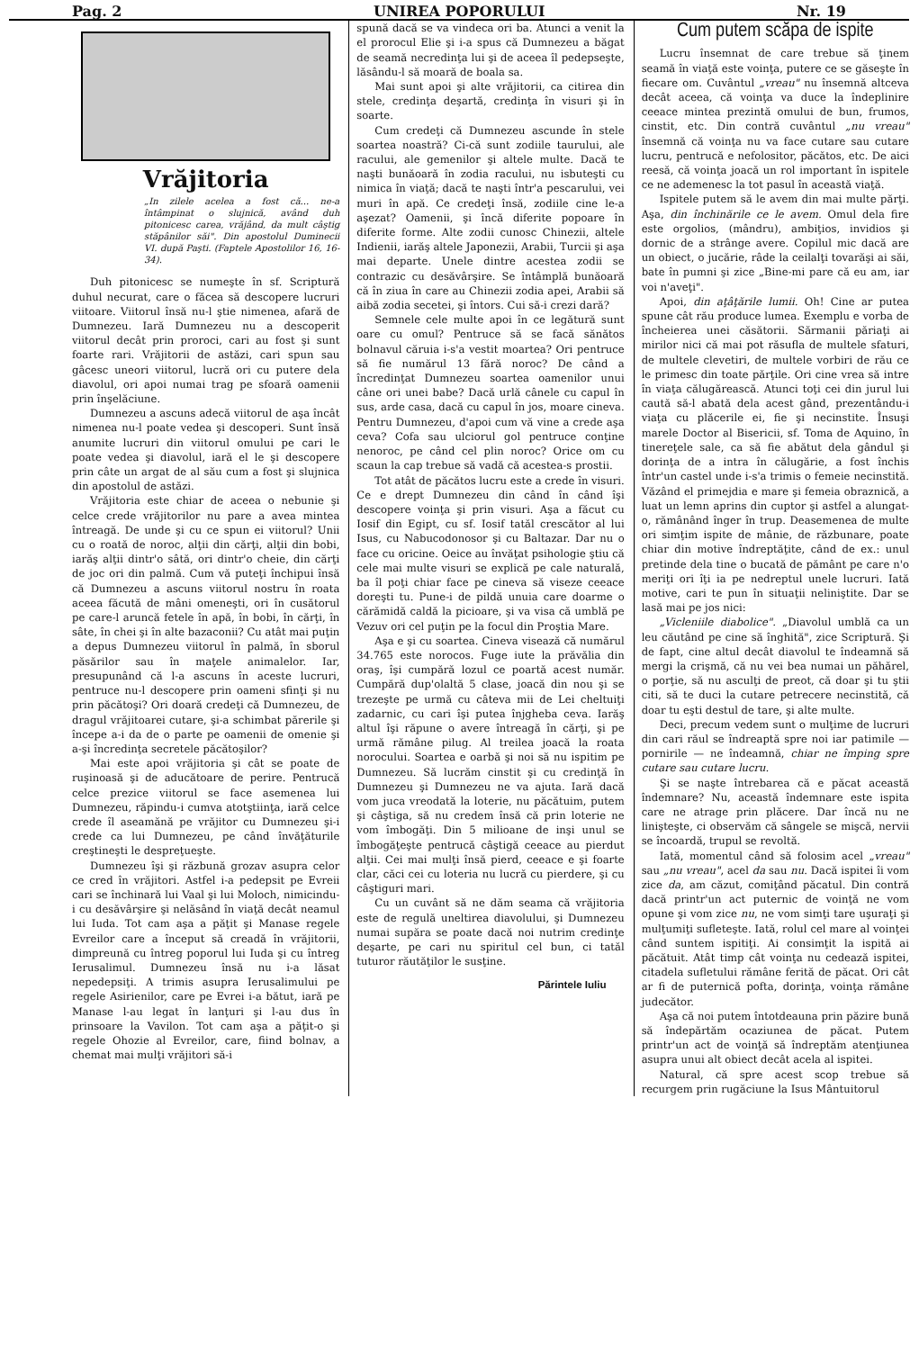Pag. 2 UNIREA POPORULUI Nr. 19
Vrăjitoria
„In zilele acelea a fost că... ne-a întâmpinat o slujnică, având duh pitonicesc carea, vrăjând, da mult câştig stăpânilor săi". Din apostolul Duminecii VI. după Paşti. (Faptele Apostolilor 16, 16-34).
Duh pitonicesc se numeşte în sf. Scriptură duhul necurat, care o făcea să descopere lucruri viitoare. Viitorul însă nu-l ştie nimenea, afară de Dumnezeu. Iară Dumnezeu nu a descoperit viitorul decât prin proroci, cari au fost şi sunt foarte rari. Vrăjitorii de astăzi, cari spun sau gâcesc uneori viitorul, lucră ori cu putere dela diavolul, ori apoi numai trag pe sfoară oamenii prin înşelăciune.
Dumnezeu a ascuns adecă viitorul de aşa încât nimenea nu-l poate vedea şi descoperi. Sunt însă anumite lucruri din viitorul omului pe cari le poate vedea şi diavolul, iară el le şi descopere prin câte un argat de al său cum a fost şi slujnica din apostolul de astăzi.
Vrăjitoria este chiar de aceea o nebunie şi celce crede vrăjitorilor nu pare a avea mintea întreagă. De unde şi cu ce spun ei viitorul? Unii cu o roată de noroc, alţii din cărţi, alţii din bobi, iarăş alţii dintr'o sâtă, ori dintr'o cheie, din cărţi de joc ori din palmă. Cum vă puteţi închipui însă că Dumnezeu a ascuns viitorul nostru în roata aceea făcută de mâni omeneşti, ori în cusătorul pe care-l aruncă fetele în apă, în bobi, în cărţi, în sâte, în chei şi în alte bazaconii? Cu atât mai puţin a depus Dumnezeu viitorul în palmă, în sborul păsărilor sau în maţele animalelor. Iar, presupunând că l-a ascuns în aceste lucruri, pentruce nu-l descopere prin oameni sfinţi şi nu prin păcătoşi? Ori doară credeţi că Dumnezeu, de dragul vrăjitoarei cutare, şi-a schimbat părerile şi începe a-i da de o parte pe oamenii de omenie şi a-şi încredinţa secretele păcătoşilor?
Mai este apoi vrăjitoria şi cât se poate de ruşinoasă şi de aducătoare de perire. Pentrucă celce prezice viitorul se face asemenea lui Dumnezeu, răpindu-i cumva atotştiinţa, iară celce crede îl aseamănă pe vrăjitor cu Dumnezeu şi-i crede ca lui Dumnezeu, pe când învăţăturile creştineşti le despreţueşte.
Dumnezeu îşi şi răzbună grozav asupra celor ce cred în vrăjitori. Astfel i-a pedepsit pe Evreii cari se închinară lui Vaal şi lui Moloch, nimicindu-i cu desăvârşire şi nelăsând în viaţă decât neamul lui Iuda. Tot cam aşa a păţit şi Manase regele Evreilor care a început să creadă în vrăjitorii, dimpreună cu întreg poporul lui Iuda şi cu întreg Ierusalimul. Dumnezeu însă nu i-a lăsat nepedepsiţi. A trimis asupra Ierusalimului pe regele Asirienilor, care pe Evrei i-a bătut, iară pe Manase l-au legat în lanţuri şi l-au dus în prinsoare la Vavilon. Tot cam aşa a păţit-o şi regele Ohozie al Evreilor, care, fiind bolnav, a chemat mai mulţi vrăjitori să-i
spună dacă se va vindeca ori ba. Atunci a venit la el prorocul Elie şi i-a spus că Dumnezeu a băgat de seamă necredinţa lui şi de aceea îl pedepseşte, lăsându-l să moară de boala sa.
Mai sunt apoi şi alte vrăjitorii, ca citirea din stele, credinţa deşartă, credinţa în visuri şi în soarte.
Cum credeţi că Dumnezeu ascunde în stele soartea noastră? Ci-că sunt zodiile taurului, ale racului, ale gemenilor şi altele multe. Dacă te naşti bunăoară în zodia racului, nu isbuteşti cu nimica în viaţă; dacă te naşti într'a pescarului, vei muri în apă. Ce credeţi însă, zodiile cine le-a aşezat? Oamenii, şi încă diferite popoare în diferite forme. Alte zodii cunosc Chinezii, altele Indienii, iarăş altele Japonezii, Arabii, Turcii şi aşa mai departe. Unele dintre acestea zodii se contrazic cu desăvârşire. Se întâmplă bunăoară că în ziua în care au Chinezii zodia apei, Arabii să aibă zodia secetei, şi întors. Cui să-i crezi dară?
Semnele cele multe apoi în ce legătură sunt oare cu omul? Pentruce să se facă sănătos bolnavul căruia i-s'a vestit moartea? Ori pentruce să fie numărul 13 fără noroc? De când a încredinţat Dumnezeu soartea oamenilor unui câne ori unei babe? Dacă urlă cânele cu capul în sus, arde casa, dacă cu capul în jos, moare cineva. Pentru Dumnezeu, d'apoi cum vă vine a crede aşa ceva? Cofa sau ulciorul gol pentruce conţine nenoroc, pe când cel plin noroc? Orice om cu scaun la cap trebue să vadă că acestea-s prostii.
Tot atât de păcătos lucru este a crede în visuri. Ce e drept Dumnezeu din când în când îşi descopere voinţa şi prin visuri. Aşa a făcut cu Iosif din Egipt, cu sf. Iosif tatăl crescător al lui Isus, cu Nabucodonosor şi cu Baltazar. Dar nu o face cu oricine. Oeice au învăţat psihologie ştiu că cele mai multe visuri se explică pe cale naturală, ba îl poţi chiar face pe cineva să viseze ceeace doreşti tu. Pune-i de pildă unuia care doarme o cărămidă caldă la picioare, şi va visa că umblă pe Vezuv ori cel puţin pe la focul din Proştia Mare.
Aşa e şi cu soartea. Cineva visează că numărul 34.765 este norocos. Fuge iute la prăvălia din oraş, îşi cumpără lozul ce poartă acest număr. Cumpără dup'olaltă 5 clase, joacă din nou şi se trezeşte pe urmă cu câteva mii de Lei cheltuiţi zadarnic, cu cari îşi putea înjgheba ceva. Iarăş altul îşi răpune o avere întreagă în cărţi, şi pe urmă rămâne pilug. Al treilea joacă la roata norocului. Soartea e oarbă şi noi să nu ispitim pe Dumnezeu. Să lucrăm cinstit şi cu credinţă în Dumnezeu şi Dumnezeu ne va ajuta. Iară dacă vom juca vreodată la loterie, nu păcătuim, putem şi câştiga, să nu credem însă că prin loterie ne vom îmbogăţi. Din 5 milioane de inşi unul se îmbogăţeşte pentrucă câştigă ceeace au pierdut alţii. Cei mai mulţi însă pierd, ceeace e şi foarte clar, căci cei cu loteria nu lucră cu pierdere, şi cu câştiguri mari.
Cu un cuvânt să ne dăm seama că vrăjitoria este de regulă uneltirea diavolului, şi Dumnezeu numai supăra se poate dacă noi nutrim credinţe deşarte, pe cari nu spiritul cel bun, ci tatăl tuturor răutăţilor le susţine.
Părintele Iuliu
Cum putem scăpa de ispite
Lucru însemnat de care trebue să ţinem seamă în viaţă este voinţa, putere ce se găseşte în fiecare om. Cuvântul „vreau" nu însemnă altceva decât aceea, că voinţa va duce la îndeplinire ceeace mintea prezintă omului de bun, frumos, cinstit, etc. Din contră cuvântul „nu vreau" însemnă că voinţa nu va face cutare sau cutare lucru, pentrucă e nefolositor, păcătos, etc. De aici reesă, că voinţa joacă un rol important în ispitele ce ne ademenesc la tot pasul în această viaţă.
Ispitele putem să le avem din mai multe părţi. Aşa, din închinările ce le avem. Omul dela fire este orgolios, (mândru), ambiţios, invidios şi dornic de a strânge avere. Copilul mic dacă are un obiect, o jucărie, râde la ceilalţi tovarăşi ai săi, bate în pumni şi zice „Bine-mi pare că eu am, iar voi n'aveţi".
Apoi, din aţâţările lumii. Oh! Cine ar putea spune cât rău produce lumea. Exemplu e vorba de încheierea unei căsătorii. Sărmanii păriaţi ai mirilor nici că mai pot răsufla de multele sfaturi, de multele clevetiri, de multele vorbiri de rău ce le primesc din toate părţile. Ori cine vrea să intre în viaţa călugărească. Atunci toţi cei din jurul lui caută să-l abată dela acest gând, prezentându-i viaţa cu plăcerile ei, fie şi necinstite. Însuşi marele Doctor al Bisericii, sf. Toma de Aquino, în tinereţele sale, ca să fie abătut dela gândul şi dorinţa de a intra în călugărie, a fost închis într'un castel unde i-s'a trimis o femeie necinstită. Văzând el primejdia e mare şi femeia obraznică, a luat un lemn aprins din cuptor şi astfel a alungat-o, rămânând înger în trup. Deasemenea de multe ori simţim ispite de mânie, de răzbunare, poate chiar din motive îndreptăţite, când de ex.: unul pretinde dela tine o bucată de pământ pe care n'o meriţi ori îţi ia pe nedreptul unele lucruri. Iată motive, cari te pun în situaţii neliniştite. Dar se lasă mai pe jos nici:
„Vicleniile diabolice". „Diavolul umblă ca un leu căutând pe cine să înghită", zice Scriptură. Şi de fapt, cine altul decât diavolul te îndeamnă să mergi la crişmă, că nu vei bea numai un păhărel, o porţie, să nu asculţi de preot, că doar şi tu ştii citi, să te duci la cutare petrecere necinstită, că doar tu eşti destul de tare, şi alte multe.
Deci, precum vedem sunt o mulţime de lucruri din cari răul se îndreaptă spre noi iar patimile — pornirile — ne îndeamnă, chiar ne împing spre cutare sau cutare lucru.
Şi se naşte întrebarea că e păcat această îndemnare? Nu, această îndemnare este ispita care ne atrage prin plăcere. Dar încă nu ne linişteşte, ci observăm că sângele se mişcă, nervii se încoardă, trupul se revoltă.
Iată, momentul când să folosim acel „vreau" sau „nu vreau", acel da sau nu. Dacă ispitei îi vom zice da, am căzut, comiţând păcatul. Din contră dacă printr'un act puternic de voinţă ne vom opune şi vom zice nu, ne vom simţi tare uşuraţi şi mulţumiţi sufleteşte. Iată, rolul cel mare al voinţei când suntem ispitiţi. Ai consimţit la ispită ai păcătuit. Atât timp cât voinţa nu cedează ispitei, citadela sufletului rămâne ferită de păcat. Ori cât ar fi de puternică pofta, dorinţa, voinţa rămâne judecător.
Aşa că noi putem întotdeauna prin păzire bună să îndepărtăm ocaziunea de păcat. Putem printr'un act de voinţă să îndreptăm atenţiunea asupra unui alt obiect decât acela al ispitei.
Natural, că spre acest scop trebue să recurgem prin rugăciune la Isus Mântuitorul